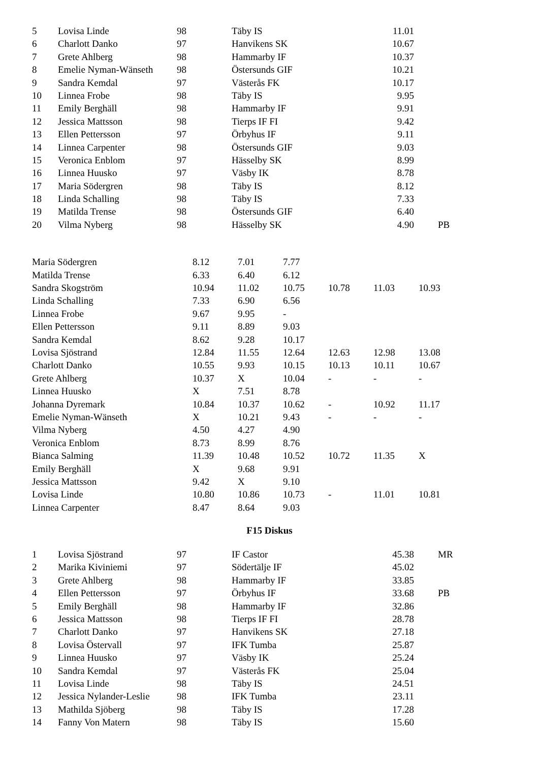| 5 | Lovisa Linde | 98 | Täby IS | 11.01 | |
| 6 | Charlott Danko | 97 | Hanvikens SK | 10.67 | |
| 7 | Grete Ahlberg | 98 | Hammarby IF | 10.37 | |
| 8 | Emelie Nyman-Wänseth | 98 | Östersunds GIF | 10.21 | |
| 9 | Sandra Kemdal | 97 | Västerås FK | 10.17 | |
| 10 | Linnea Frobe | 98 | Täby IS | 9.95 | |
| 11 | Emily Berghäll | 98 | Hammarby IF | 9.91 | |
| 12 | Jessica Mattsson | 98 | Tierps IF FI | 9.42 | |
| 13 | Ellen Pettersson | 97 | Örbyhus IF | 9.11 | |
| 14 | Linnea Carpenter | 98 | Östersunds GIF | 9.03 | |
| 15 | Veronica Enblom | 97 | Hässelby SK | 8.99 | |
| 16 | Linnea Huusko | 97 | Väsby IK | 8.78 | |
| 17 | Maria Södergren | 98 | Täby IS | 8.12 | |
| 18 | Linda Schalling | 98 | Täby IS | 7.33 | |
| 19 | Matilda Trense | 98 | Östersunds GIF | 6.40 | |
| 20 | Vilma Nyberg | 98 | Hässelby SK | 4.90 | PB |
| Maria Södergren | 8.12 | 7.01 | 7.77 | | | |
| Matilda Trense | 6.33 | 6.40 | 6.12 | | | |
| Sandra Skogström | 10.94 | 11.02 | 10.75 | 10.78 | 11.03 | 10.93 |
| Linda Schalling | 7.33 | 6.90 | 6.56 | | | |
| Linnea Frobe | 9.67 | 9.95 | - | | | |
| Ellen Pettersson | 9.11 | 8.89 | 9.03 | | | |
| Sandra Kemdal | 8.62 | 9.28 | 10.17 | | | |
| Lovisa Sjöstrand | 12.84 | 11.55 | 12.64 | 12.63 | 12.98 | 13.08 |
| Charlott Danko | 10.55 | 9.93 | 10.15 | 10.13 | 10.11 | 10.67 |
| Grete Ahlberg | 10.37 | X | 10.04 | - | - | - |
| Linnea Huusko | X | 7.51 | 8.78 | | | |
| Johanna Dyremark | 10.84 | 10.37 | 10.62 | - | 10.92 | 11.17 |
| Emelie Nyman-Wänseth | X | 10.21 | 9.43 | - | - | - |
| Vilma Nyberg | 4.50 | 4.27 | 4.90 | | | |
| Veronica Enblom | 8.73 | 8.99 | 8.76 | | | |
| Bianca Salming | 11.39 | 10.48 | 10.52 | 10.72 | 11.35 | X |
| Emily Berghäll | X | 9.68 | 9.91 | | | |
| Jessica Mattsson | 9.42 | X | 9.10 | | | |
| Lovisa Linde | 10.80 | 10.86 | 10.73 | - | 11.01 | 10.81 |
| Linnea Carpenter | 8.47 | 8.64 | 9.03 | | | |
F15 Diskus
| 1 | Lovisa Sjöstrand | 97 | IF Castor | 45.38 | MR |
| 2 | Marika Kiviniemi | 97 | Södertälje IF | 45.02 | |
| 3 | Grete Ahlberg | 98 | Hammarby IF | 33.85 | |
| 4 | Ellen Pettersson | 97 | Örbyhus IF | 33.68 | PB |
| 5 | Emily Berghäll | 98 | Hammarby IF | 32.86 | |
| 6 | Jessica Mattsson | 98 | Tierps IF FI | 28.78 | |
| 7 | Charlott Danko | 97 | Hanvikens SK | 27.18 | |
| 8 | Lovisa Östervall | 97 | IFK Tumba | 25.87 | |
| 9 | Linnea Huusko | 97 | Väsby IK | 25.24 | |
| 10 | Sandra Kemdal | 97 | Västerås FK | 25.04 | |
| 11 | Lovisa Linde | 98 | Täby IS | 24.51 | |
| 12 | Jessica Nylander-Leslie | 98 | IFK Tumba | 23.11 | |
| 13 | Mathilda Sjöberg | 98 | Täby IS | 17.28 | |
| 14 | Fanny Von Matern | 98 | Täby IS | 15.60 | |